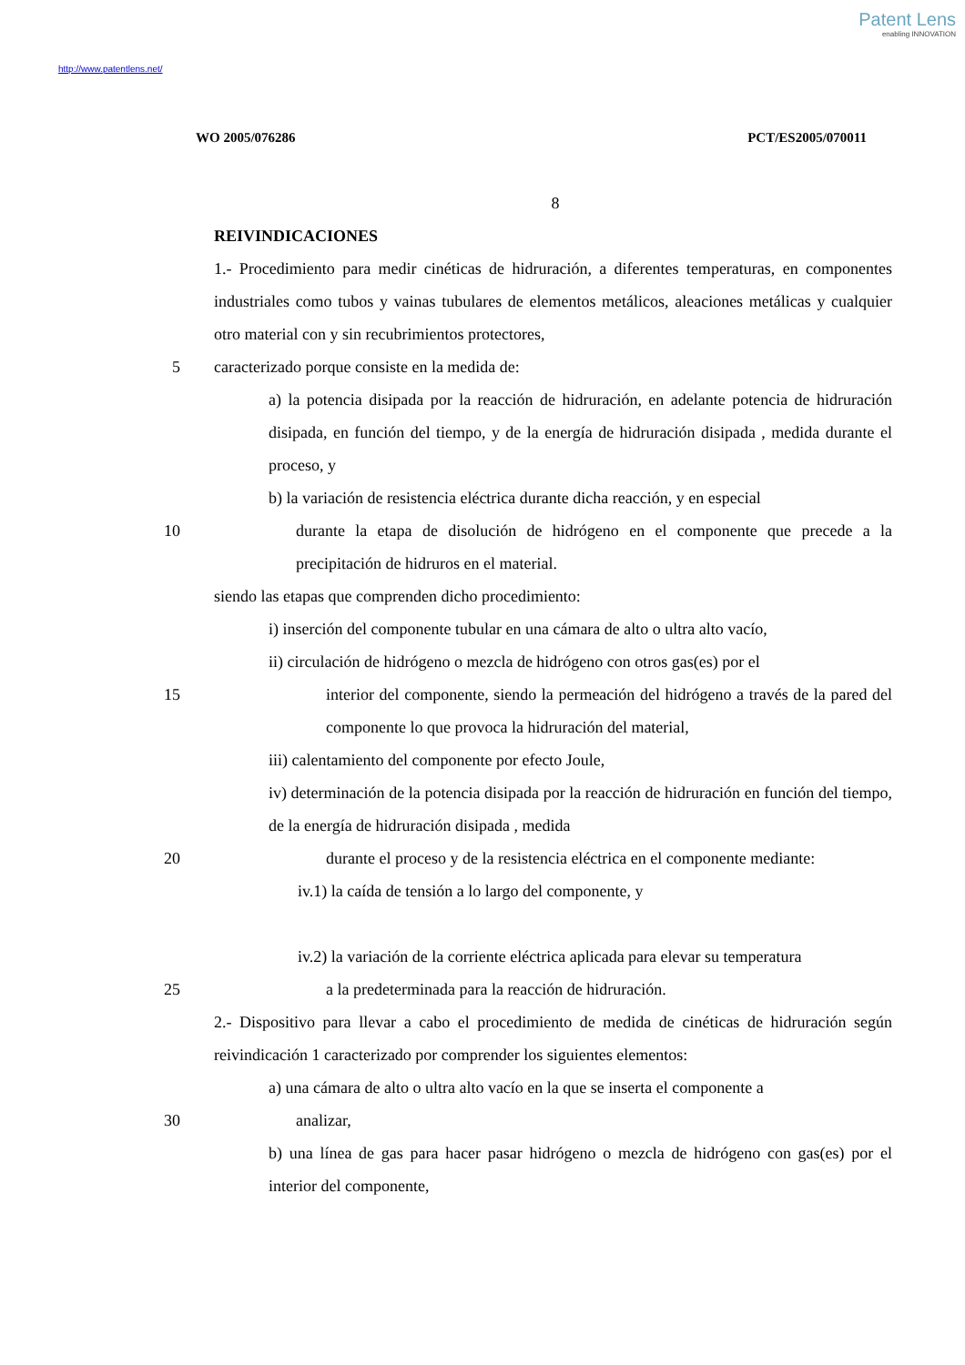Patent Lens
enabling INNOVATION
http://www.patentlens.net/
WO 2005/076286 PCT/ES2005/070011
8
REIVINDICACIONES
1.- Procedimiento para medir cinéticas de hidruración, a diferentes temperaturas, en componentes industriales como tubos y vainas tubulares de elementos metálicos, aleaciones metálicas y cualquier otro material con y sin recubrimientos protectores,
5 caracterizado porque consiste en la medida de:
a) la potencia disipada por la reacción de hidruración, en adelante potencia de hidruración disipada, en función del tiempo, y de la energía de hidruración disipada , medida durante el proceso, y
b) la variación de resistencia eléctrica durante dicha reacción, y en especial
10 durante la etapa de disolución de hidrógeno en el componente que precede a la precipitación de hidruros en el material.
siendo las etapas que comprenden dicho procedimiento:
i) inserción del componente tubular en una cámara de alto o ultra alto vacío,
ii) circulación de hidrógeno o mezcla de hidrógeno con otros gas(es) por el
15 interior del componente, siendo la permeación del hidrógeno a través de la pared del componente lo que provoca la hidruración del material,
iii) calentamiento del componente por efecto Joule,
iv) determinación de la potencia disipada por la reacción de hidruración en función del tiempo, de la energía de hidruración disipada , medida
20 durante el proceso y de la resistencia eléctrica en el componente mediante:
iv.1) la caída de tensión a lo largo del componente, y
iv.2) la variación de la corriente eléctrica aplicada para elevar su temperatura
25 a la predeterminada para la reacción de hidruración.
2.- Dispositivo para llevar a cabo el procedimiento de medida de cinéticas de hidruración según reivindicación 1 caracterizado por comprender los siguientes elementos:
a) una cámara de alto o ultra alto vacío en la que se inserta el componente a
30 analizar,
b) una línea de gas para hacer pasar hidrógeno o mezcla de hidrógeno con gas(es) por el interior del componente,